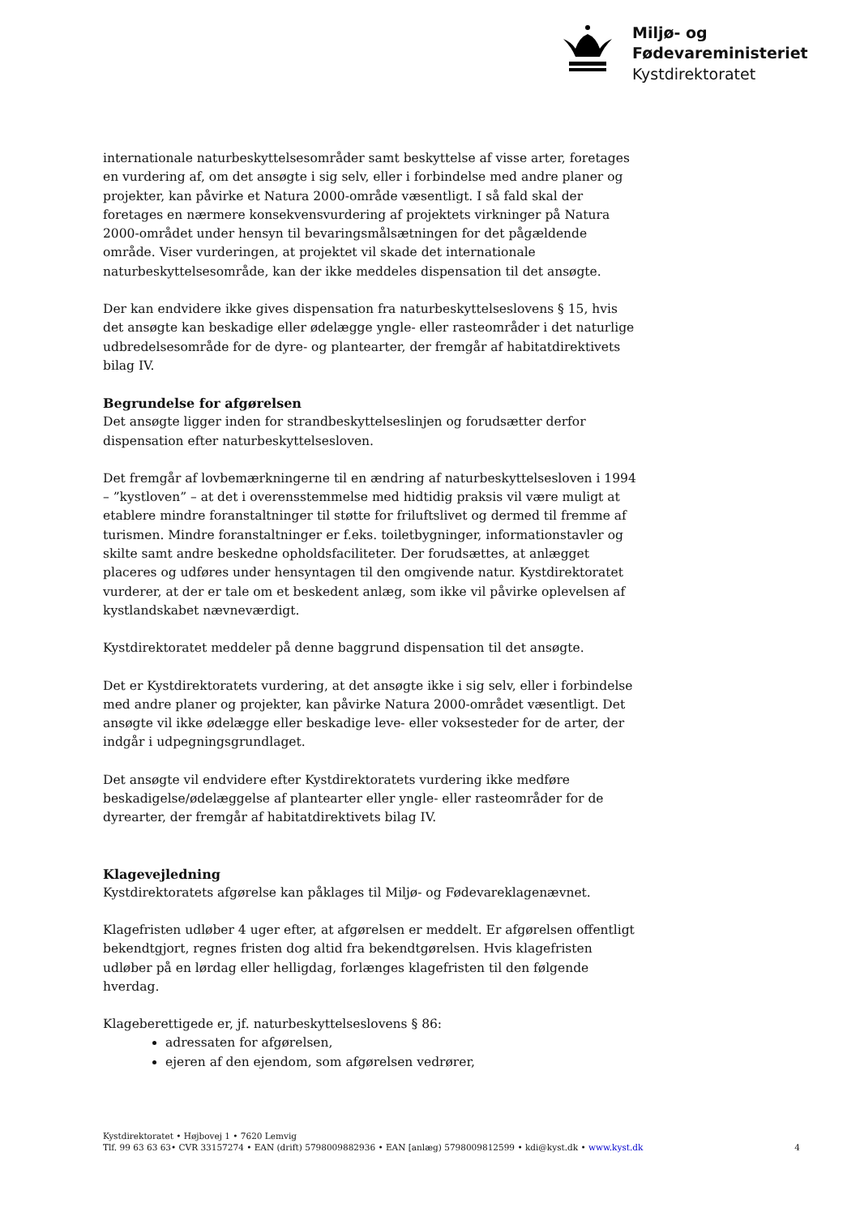Miljø- og
Fødevareministeriet
Kystdirektoratet
internationale naturbeskyttelsesområder samt beskyttelse af visse arter, foretages en vurdering af, om det ansøgte i sig selv, eller i forbindelse med andre planer og projekter, kan påvirke et Natura 2000-område væsentligt. I så fald skal der foretages en nærmere konsekvensvurdering af projektets virkninger på Natura 2000-området under hensyn til bevaringsmålsætningen for det pågældende område. Viser vurderingen, at projektet vil skade det internationale naturbeskyttelsesområde, kan der ikke meddeles dispensation til det ansøgte.
Der kan endvidere ikke gives dispensation fra naturbeskyttelseslovens § 15, hvis det ansøgte kan beskadige eller ødelægge yngle- eller rasteområder i det naturlige udbredelsesområde for de dyre- og plantearter, der fremgår af habitatdirektivets bilag IV.
Begrundelse for afgørelsen
Det ansøgte ligger inden for strandbeskyttelseslinjen og forudsætter derfor dispensation efter naturbeskyttelsesloven.
Det fremgår af lovbemærkningerne til en ændring af naturbeskyttelsesloven i 1994 – ”kystloven” – at det i overensstemmelse med hidtidig praksis vil være muligt at etablere mindre foranstaltninger til støtte for friluftslivet og dermed til fremme af turismen. Mindre foranstaltninger er f.eks. toiletbygninger, informationstavler og skilte samt andre beskedne opholdsfaciliteter. Der forudsættes, at anlægget placeres og udføres under hensyntagen til den omgivende natur. Kystdirektoratet vurderer, at der er tale om et beskedent anlæg, som ikke vil påvirke oplevelsen af kystlandskabet nævneværdigt.
Kystdirektoratet meddeler på denne baggrund dispensation til det ansøgte.
Det er Kystdirektoratets vurdering, at det ansøgte ikke i sig selv, eller i forbindelse med andre planer og projekter, kan påvirke Natura 2000-området væsentligt. Det ansøgte vil ikke ødelægge eller beskadige leve- eller voksesteder for de arter, der indgår i udpegningsgrundlaget.
Det ansøgte vil endvidere efter Kystdirektoratets vurdering ikke medføre beskadigelse/ødelæggelse af plantearter eller yngle- eller rasteområder for de dyrearter, der fremgår af habitatdirektivets bilag IV.
Klagevejledning
Kystdirektoratets afgørelse kan påklages til Miljø- og Fødevareklagenævnet.
Klagefristen udløber 4 uger efter, at afgørelsen er meddelt. Er afgørelsen offentligt bekendtgjort, regnes fristen dog altid fra bekendtgørelsen. Hvis klagefristen udløber på en lørdag eller helligdag, forlænges klagefristen til den følgende hverdag.
Klageberettigede er, jf. naturbeskyttelseslovens § 86:
adressaten for afgørelsen,
ejeren af den ejendom, som afgørelsen vedrører,
Kystdirektoratet • Højbovej 1 • 7620 Lemvig
Tlf. 99 63 63 63• CVR 33157274 • EAN (drift) 5798009882936 • EAN [anlæg) 5798009812599 • kdi@kyst.dk • www.kyst.dk
4